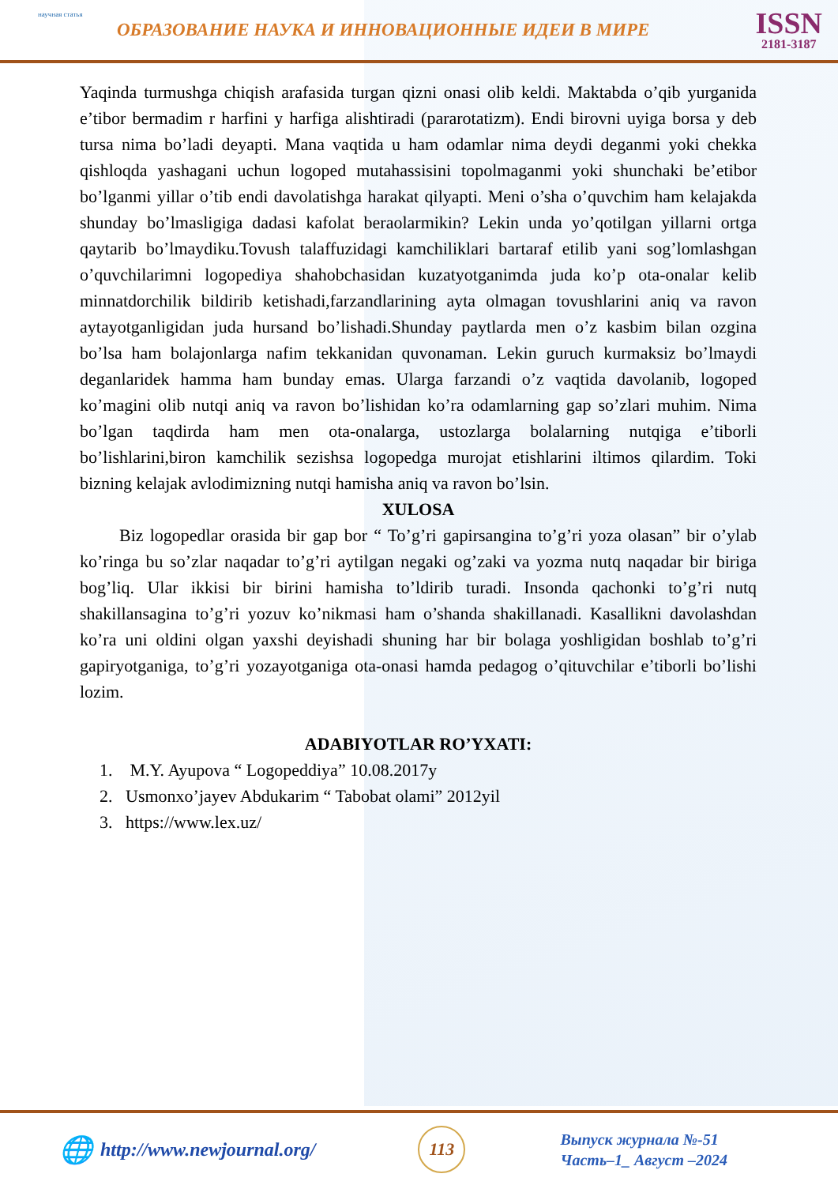научная статья
ОБРАЗОВАНИЕ НАУКА И ИННОВАЦИОННЫЕ ИДЕИ В МИРЕ
ISSN
2181-3187
Yaqinda turmushga chiqish arafasida turgan qizni onasi olib keldi. Maktabda o’qib yurganida e’tibor bermadim r harfini y harfiga alishtiradi (pararotatizm). Endi birovni uyiga borsa y deb tursa nima bo’ladi deyapti. Mana vaqtida u ham odamlar nima deydi deganmi yoki chekka qishloqda yashagani uchun logoped mutahassisini topolmaganmi yoki shunchaki be’etibor bo’lganmi yillar o’tib endi davolatishga harakat qilyapti. Meni o’sha o’quvchim ham kelajakda shunday bo’lmasligiga dadasi kafolat beraolarmikin? Lekin unda yo’qotilgan yillarni ortga qaytarib bo’lmaydiku.Tovush talaffuzidagi kamchiliklari bartaraf etilib yani sog’lomlashgan o’quvchilarimni logopediya shahobchasidan kuzatyotganimda juda ko’p ota-onalar kelib minnatdorchilik bildirib ketishadi,farzandlarining ayta olmagan tovushlarini aniq va ravon aytayotganligidan juda hursand bo’lishadi.Shunday paytlarda men o’z kasbim bilan ozgina bo’lsa ham bolajonlarga nafim tekkanidan quvonaman. Lekin guruch kurmaksiz bo’lmaydi deganlaridek hamma ham bunday emas. Ularga farzandi o’z vaqtida davolanib, logoped ko’magini olib nutqi aniq va ravon bo’lishidan ko’ra odamlarning gap so’zlari muhim. Nima bo’lgan taqdirda ham men ota-onalarga, ustozlarga bolalarning nutqiga e’tiborli bo’lishlarini,biron kamchilik sezishsa logopedga murojat etishlarini iltimos qilardim. Toki bizning kelajak avlodimizning nutqi hamisha aniq va ravon bo’lsin.
XULOSA
Biz logopedlar orasida bir gap bor “ To’g’ri gapirsangina to’g’ri yoza olasan” bir o’ylab ko’ringa bu so’zlar naqadar to’g’ri aytilgan negaki og’zaki va yozma nutq naqadar bir biriga bog’liq. Ular ikkisi bir birini hamisha to’ldirib turadi. Insonda qachonki to’g’ri nutq shakillansagina to’g’ri yozuv ko’nikmasi ham o’shanda shakillanadi. Kasallikni davolashdan ko’ra uni oldini olgan yaxshi deyishadi shuning har bir bolaga yoshligidan boshlab to’g’ri gapiryotganiga, to’g’ri yozayotganiga ota-onasi hamda pedagog o’qituvchilar e’tiborli bo’lishi lozim.
ADABIYOTLAR RO’YXATI:
1. M.Y. Ayupova “ Logopeddiya” 10.08.2017y
2. Usmonxo’jayev Abdukarim “ Tabobat olami” 2012yil
3. https://www.lex.uz/
🌐 http://www.newjournal.org/
113
Выпуск журнала №-51
Часть–1_ Август –2024